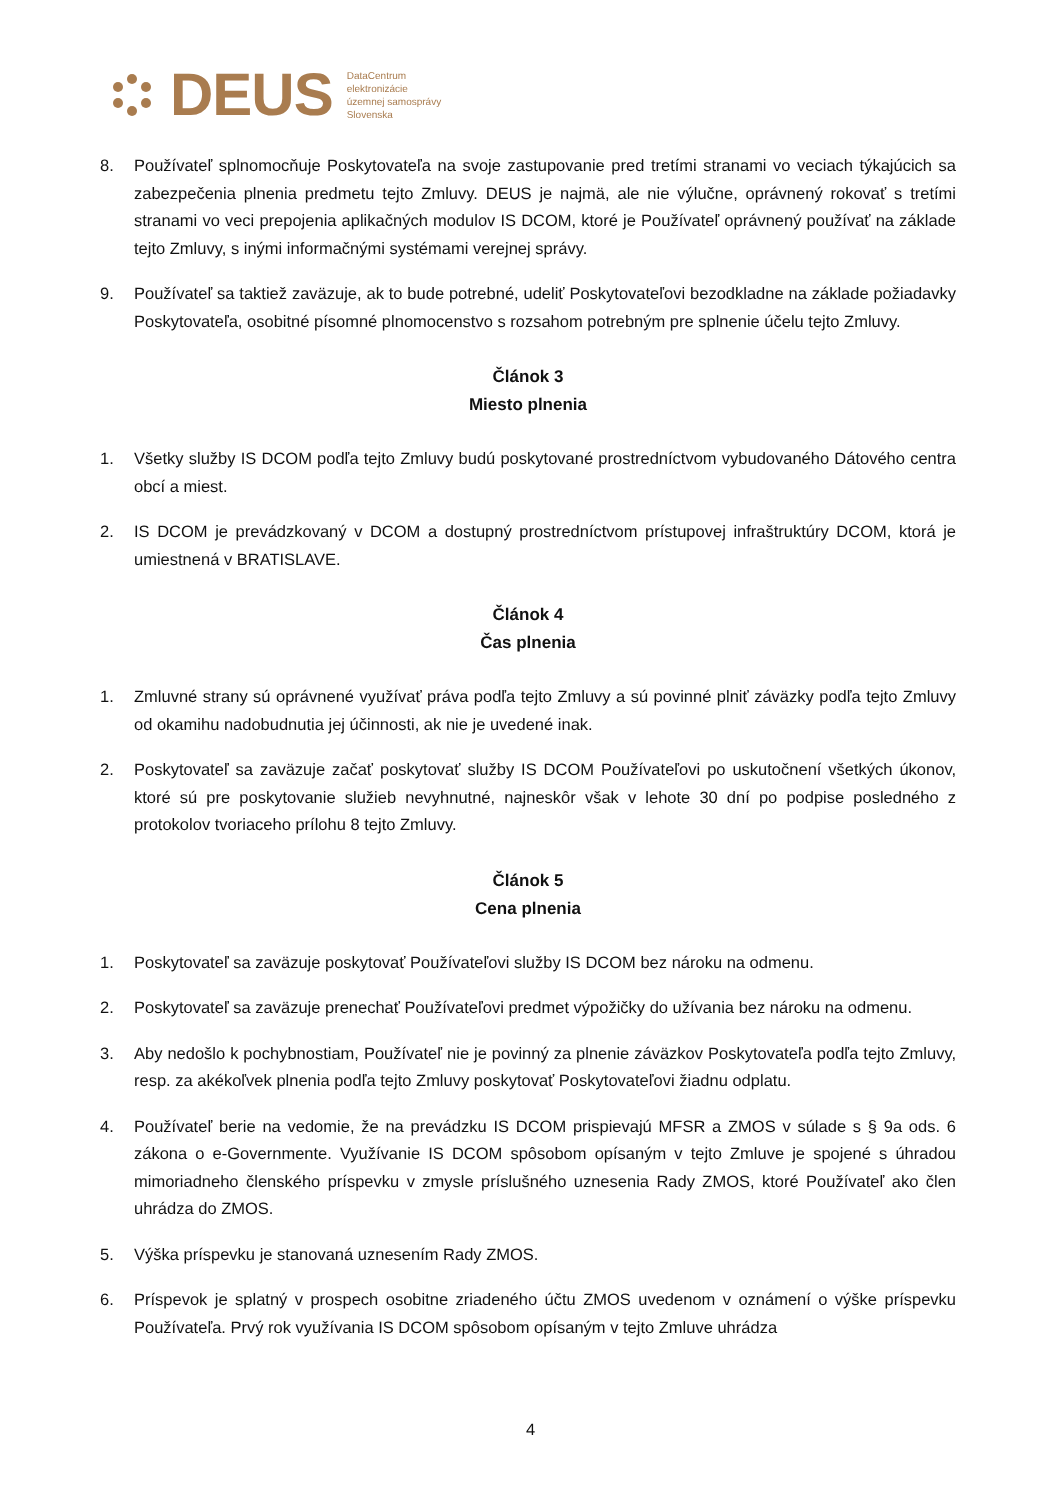DEUS
DataCentrum
elektronizácie
územnej samosprávy
Slovenska
8. Používateľ splnomocňuje Poskytovateľa na svoje zastupovanie pred tretími stranami vo veciach týkajúcich sa zabezpečenia plnenia predmetu tejto Zmluvy. DEUS je najmä, ale nie výlučne, oprávnený rokovať s tretími stranami vo veci prepojenia aplikačných modulov IS DCOM, ktoré je Používateľ oprávnený používať na základe tejto Zmluvy, s inými informačnými systémami verejnej správy.
9. Používateľ sa taktiež zaväzuje, ak to bude potrebné, udeliť Poskytovateľovi bezodkladne na základe požiadavky Poskytovateľa, osobitné písomné plnomocenstvo s rozsahom potrebným pre splnenie účelu tejto Zmluvy.
Článok 3
Miesto plnenia
1. Všetky služby IS DCOM podľa tejto Zmluvy budú poskytované prostredníctvom vybudovaného Dátového centra obcí a miest.
2. IS DCOM je prevádzkovaný v DCOM a dostupný prostredníctvom prístupovej infraštruktúry DCOM, ktorá je umiestnená v BRATISLAVE.
Článok 4
Čas plnenia
1. Zmluvné strany sú oprávnené využívať práva podľa tejto Zmluvy a sú povinné plniť záväzky podľa tejto Zmluvy od okamihu nadobudnutia jej účinnosti, ak nie je uvedené inak.
2. Poskytovateľ sa zaväzuje začať poskytovať služby IS DCOM Používateľovi po uskutočnení všetkých úkonov, ktoré sú pre poskytovanie služieb nevyhnutné, najneskôr však v lehote 30 dní po podpise posledného z protokolov tvoriaceho prílohu 8 tejto Zmluvy.
Článok 5
Cena plnenia
1. Poskytovateľ sa zaväzuje poskytovať Používateľovi služby IS DCOM bez nároku na odmenu.
2. Poskytovateľ sa zaväzuje prenechať Používateľovi predmet výpožičky do užívania bez nároku na odmenu.
3. Aby nedošlo k pochybnostiam, Používateľ nie je povinný za plnenie záväzkov Poskytovateľa podľa tejto Zmluvy, resp. za akékoľvek plnenia podľa tejto Zmluvy poskytovať Poskytovateľovi žiadnu odplatu.
4. Používateľ berie na vedomie, že na prevádzku IS DCOM prispievajú MFSR a ZMOS v súlade s § 9a ods. 6 zákona o e-Governmente. Využívanie IS DCOM spôsobom opísaným v tejto Zmluve je spojené s úhradou mimoriadneho členského príspevku v zmysle príslušného uznesenia Rady ZMOS, ktoré Používateľ ako člen uhrádza do ZMOS.
5. Výška príspevku je stanovaná uznesením Rady ZMOS.
6. Príspevok je splatný v prospech osobitne zriadeného účtu ZMOS uvedenom v oznámení o výške príspevku Používateľa. Prvý rok využívania IS DCOM spôsobom opísaným v tejto Zmluve uhrádza
4